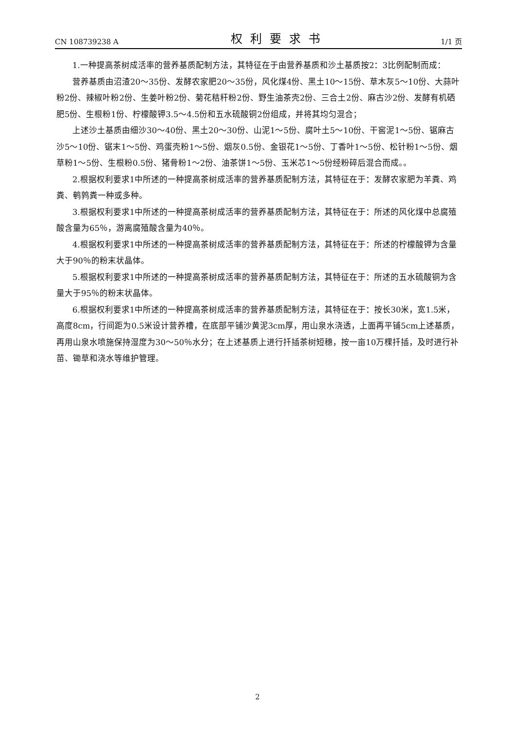CN 108739238 A 权利要求书 1/1 页
1.一种提高茶树成活率的营养基质配制方法，其特征在于由营养基质和沙土基质按2：3比例配制而成：
营养基质由沼渣20～35份、发酵农家肥20～35份，风化煤4份、黑土10～15份、草木灰5～10份、大蒜叶粉2份、辣椒叶粉2份、生姜叶粉2份、菊花秸秆粉2份、野生油茶壳2份、三合土2份、麻古沙2份、发酵有机硒肥5份、生根粉1份、柠檬酸钾3.5～4.5份和五水硫酸铜2份组成，并将其均匀混合；
上述沙土基质由细沙30～40份、黑土20～30份、山泥1～5份、腐叶土5～10份、干窖泥1～5份、锯麻古沙5～10份、锯末1～5份、鸡蛋壳粉1～5份、烟灰0.5份、金银花1～5份、丁香叶1～5份、松针粉1～5份、烟草粉1～5份、生根粉0.5份、猪骨粉1～2份、油茶饼1～5份、玉米芯1～5份经粉碎后混合而成。。
2.根据权利要求1中所述的一种提高茶树成活率的营养基质配制方法，其特征在于：发酵农家肥为羊粪、鸡粪、鹌鹑粪一种或多种。
3.根据权利要求1中所述的一种提高茶树成活率的营养基质配制方法，其特征在于：所述的风化煤中总腐殖酸含量为65％，游离腐殖酸含量为40％。
4.根据权利要求1中所述的一种提高茶树成活率的营养基质配制方法，其特征在于：所述的柠檬酸钾为含量大于90％的粉末状晶体。
5.根据权利要求1中所述的一种提高茶树成活率的营养基质配制方法，其特征在于：所述的五水硫酸铜为含量大于95％的粉末状晶体。
6.根据权利要求1中所述的一种提高茶树成活率的营养基质配制方法，其特征在于：按长30米，宽1.5米，高度8cm，行间距为0.5米设计营养槽，在底部平铺沙黄泥3cm厚，用山泉水浇透，上面再平铺5cm上述基质，再用山泉水喷施保持湿度为30～50％水分；在上述基质上进行扦插茶树短穗，按一亩10万棵扦插，及时进行补苗、锄草和浇水等维护管理。
2